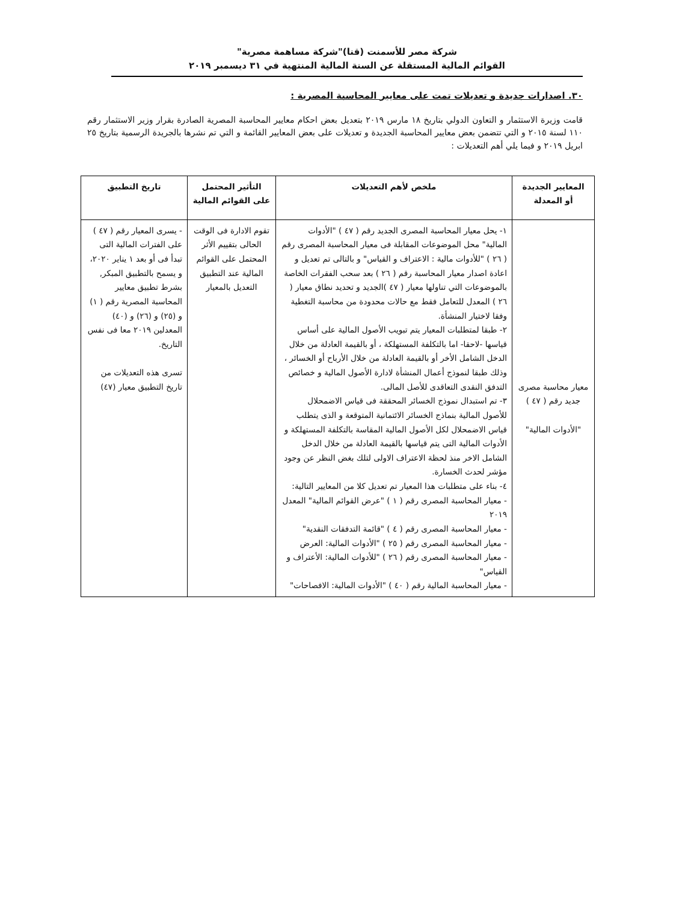شركة مصر للأسمنت (قنا)"شركة مساهمة مصرية"
القوائم المالية المستقلة عن السنة المالية المنتهية في ٣١ ديسمبر ٢٠١٩
٣٠. اصدارات جديدة و تعديلات تمت على معايير المحاسبة المصرية :
قامت وزيرة الاستثمار و التعاون الدولي بتاريخ ١٨ مارس ٢٠١٩ بتعديل بعض احكام معايير المحاسبة المصرية الصادرة بقرار وزير الاستثمار رقم ١١٠ لسنة ٢٠١٥ و التي تتضمن بعض معايير المحاسبة الجديدة و تعديلات على بعض المعايير القائمة و التي تم نشرها بالجريدة الرسمية بتاريخ ٢٥ ابريل ٢٠١٩ و فيما يلي أهم التعديلات :
| المعايير الجديدة أو المعدلة | ملخص لأهم التعديلات | التأثير المحتمل على القوائم المالية | تاريخ التطبيق |
| --- | --- | --- | --- |
| معيار محاسبة مصرى جديد رقم ( ٤٧ ) "الأدوات المالية" | ١- يحل معيار المحاسبة المصرى الجديد رقم ( ٤٧ ) "الأدوات المالية" محل الموضوعات المقابلة فى معيار المحاسبة المصرى رقم ( ٢٦ ) "للأدوات مالية : الاعتراف و القياس" و بالتالى تم تعديل و اعادة اصدار معيار المحاسبة رقم ( ٢٦ ) بعد سحب الفقرات الخاصة بالموضوعات التي تناولها معيار ( ٤٧ )الجديد و تحديد نطاق معيار ( ٢٦ ) المعدل للتعامل فقط مع حالات محدودة من محاسبة التغطية وفقا لاختيار المنشأة. ٢- طبقا لمتطلبات المعيار يتم تبويب الأصول المالية على أساس قياسها -لاحقا- اما بالتكلفة المستهلكة ، أو بالقيمة العادلة من خلال الدخل الشامل الأخر أو بالقيمة العادلة من خلال الأرباح أو الخسائر ، وذلك طبقا لنموذج أعمال المنشأة لادارة الأصول المالية و خصائص التدفق النقدى التعاقدى للأصل المالى. ٣- تم استبدال نموذج الخسائر المحققة فى قياس الاضمحلال للأصول المالية بنماذج الخسائر الائتمانية المتوقعة و الذى يتطلب قياس الاضمحلال لكل الأصول المالية المقاسة بالتكلفة المستهلكة و الأدوات المالية التى يتم قياسها بالقيمة العادلة من خلال الدخل الشامل الاخر منذ لحظة الاعتراف الاولى لتلك بغض النظر عن وجود مؤشر لحدث الخسارة. ٤- بناء على متطلبات هذا المعيار تم تعديل كلا من المعايير التالية: - معيار المحاسبة المصرى رقم ( ١ ) "عرض القوائم المالية" المعدل ٢٠١٩ - معيار المحاسبة المصرى رقم ( ٤ ) "قائمة التدفقات النقدية" - معيار المحاسبة المصرى رقم ( ٢٥ ) "الأدوات المالية: العرض - معيار المحاسبة المصرى رقم ( ٢٦ ) "للأدوات المالية: الأعتراف و القياس" - معيار المحاسبة المالية رقم ( ٤٠ ) "الأدوات المالية: الافصاحات" | تقوم الادارة فى الوقت الحالى بتقييم الأثر المحتمل على القوائم المالية عند التطبيق التعديل بالمعيار | - يسرى المعيار رقم ( ٤٧ ) على الفترات المالية التى تبدأ فى أو بعد ١ يناير ٢٠٢٠، و يسمح بالتطبيق المبكر, بشرط تطبيق معايير المحاسبة المصرية رقم ( ١) و (٢٥) و (٢٦) و (٤٠) المعدلين ٢٠١٩ معا فى نفس التاريخ. تسرى هذه التعديلات من تاريخ التطبيق معيار (٤٧) |